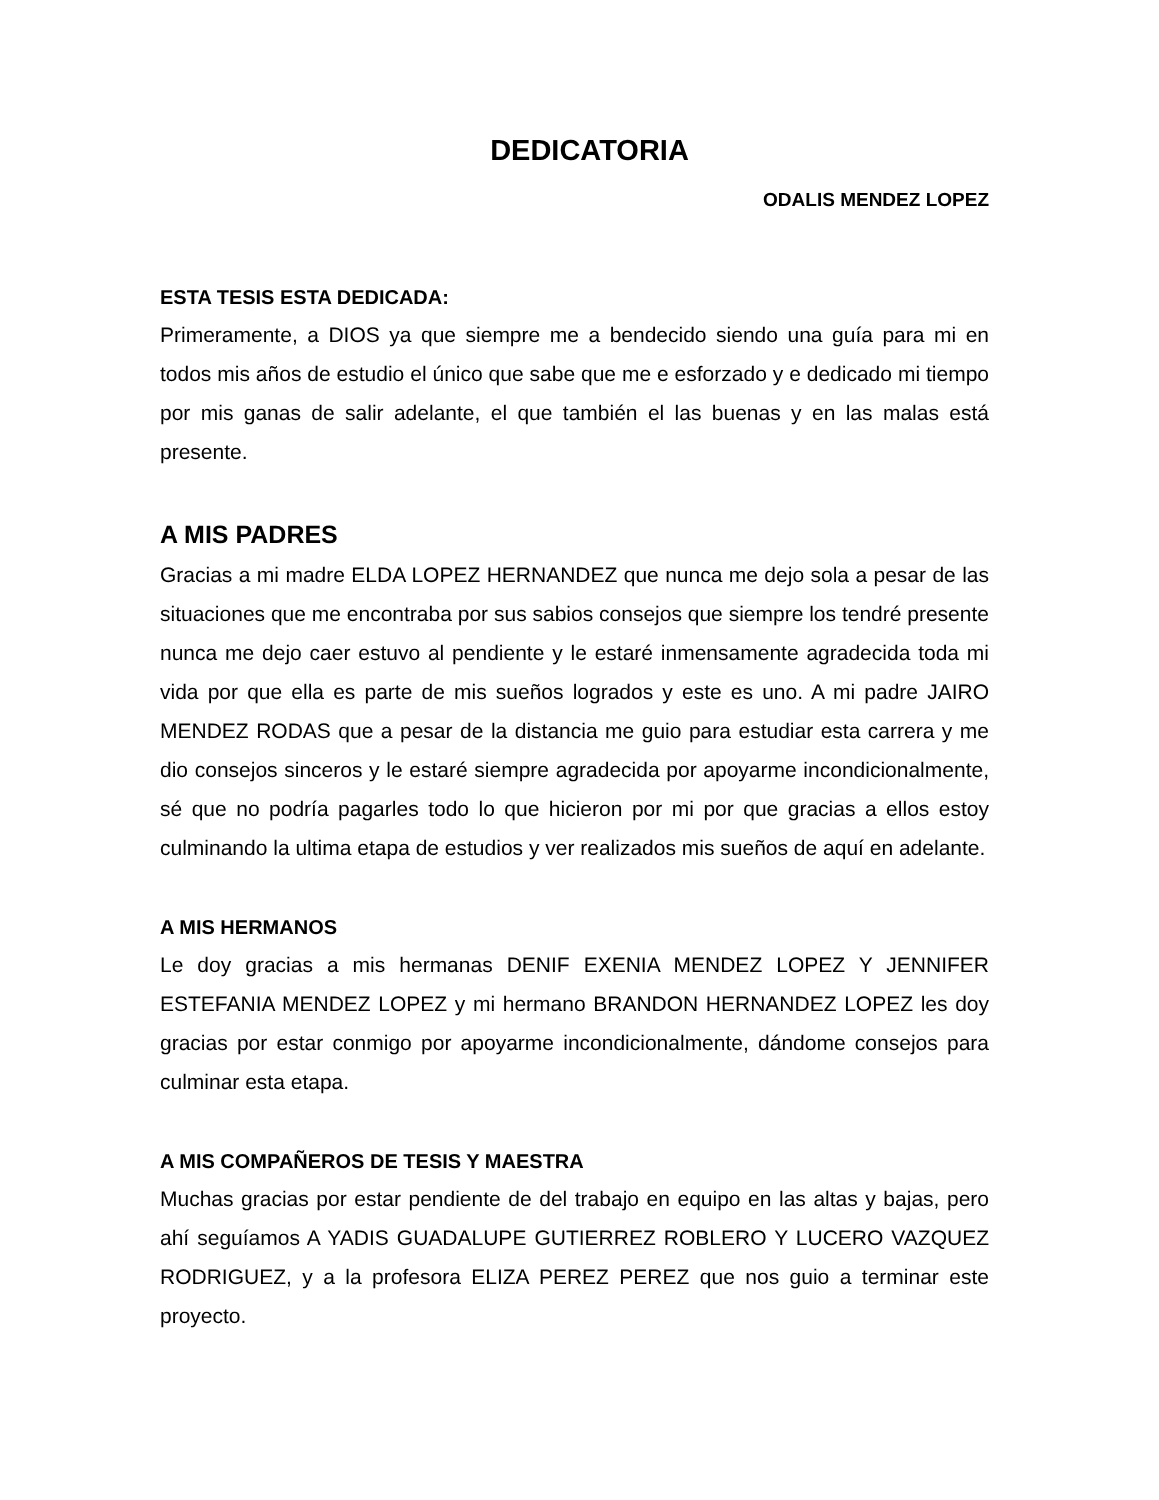DEDICATORIA
ODALIS MENDEZ LOPEZ
ESTA TESIS ESTA DEDICADA:
Primeramente, a DIOS ya que siempre me a bendecido siendo una guía para mi en todos mis años de estudio el único que sabe que me e esforzado y e dedicado mi tiempo por mis ganas de salir adelante, el que también el las buenas y en las malas está presente.
A MIS PADRES
Gracias a mi madre ELDA LOPEZ HERNANDEZ que nunca me dejo sola a pesar de las situaciones que me encontraba por sus sabios consejos que siempre los tendré presente nunca me dejo caer estuvo al pendiente y le estaré inmensamente agradecida toda mi vida por que ella es parte de mis sueños logrados y este es uno. A mi padre JAIRO MENDEZ RODAS que a pesar de la distancia me guio para estudiar esta carrera y me dio consejos sinceros y le estaré siempre agradecida por apoyarme incondicionalmente, sé que no podría pagarles todo lo que hicieron por mi por que gracias a ellos estoy culminando la ultima etapa de estudios y ver realizados mis sueños de aquí en adelante.
A MIS HERMANOS
Le doy gracias a mis hermanas DENIF EXENIA MENDEZ LOPEZ Y JENNIFER ESTEFANIA MENDEZ LOPEZ y mi hermano BRANDON HERNANDEZ LOPEZ les doy gracias por estar conmigo por apoyarme incondicionalmente, dándome consejos para culminar esta etapa.
A MIS COMPAÑEROS DE TESIS Y MAESTRA
Muchas gracias por estar pendiente de del trabajo en equipo en las altas y bajas, pero ahí seguíamos A YADIS GUADALUPE GUTIERREZ ROBLERO Y LUCERO VAZQUEZ RODRIGUEZ, y a la profesora ELIZA PEREZ PEREZ que nos guio a terminar este proyecto.